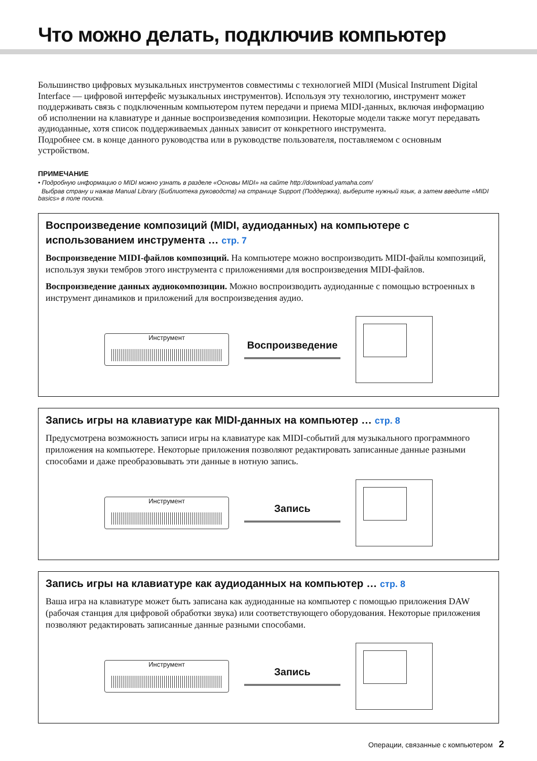Что можно делать, подключив компьютер
Большинство цифровых музыкальных инструментов совместимы с технологией MIDI (Musical Instrument Digital Interface — цифровой интерфейс музыкальных инструментов). Используя эту технологию, инструмент может поддерживать связь с подключенным компьютером путем передачи и приема MIDI-данных, включая информацию об исполнении на клавиатуре и данные воспроизведения композиции. Некоторые модели также могут передавать аудиоданные, хотя список поддерживаемых данных зависит от конкретного инструмента.
Подробнее см. в конце данного руководства или в руководстве пользователя, поставляемом с основным устройством.
ПРИМЕЧАНИЕ
• Подробную информацию о MIDI можно узнать в разделе «Основы MIDI» на сайте http://download.yamaha.com/
Выбрав страну и нажав Manual Library (Библиотека руководств) на странице Support (Поддержка), выберите нужный язык, а затем введите «MIDI basics» в поле поиска.
Воспроизведение композиций (MIDI, аудиоданных) на компьютере с использованием инструмента … стр. 7
Воспроизведение MIDI-файлов композиций. На компьютере можно воспроизводить MIDI-файлы композиций, используя звуки тембров этого инструмента с приложениями для воспроизведения MIDI-файлов.
Воспроизведение данных аудиокомпозиции. Можно воспроизводить аудиоданные с помощью встроенных в инструмент динамиков и приложений для воспроизведения аудио.
Инструмент
Воспроизведение
Запись игры на клавиатуре как MIDI-данных на компьютер … стр. 8
Предусмотрена возможность записи игры на клавиатуре как MIDI-событий для музыкального программного приложения на компьютере. Некоторые приложения позволяют редактировать записанные данные разными способами и даже преобразовывать эти данные в нотную запись.
Инструмент
Запись
Запись игры на клавиатуре как аудиоданных на компьютер … стр. 8
Ваша игра на клавиатуре может быть записана как аудиоданные на компьютер с помощью приложения DAW (рабочая станция для цифровой обработки звука) или соответствующего оборудования. Некоторые приложения позволяют редактировать записанные данные разными способами.
Инструмент
Запись
Операции, связанные с компьютером 2